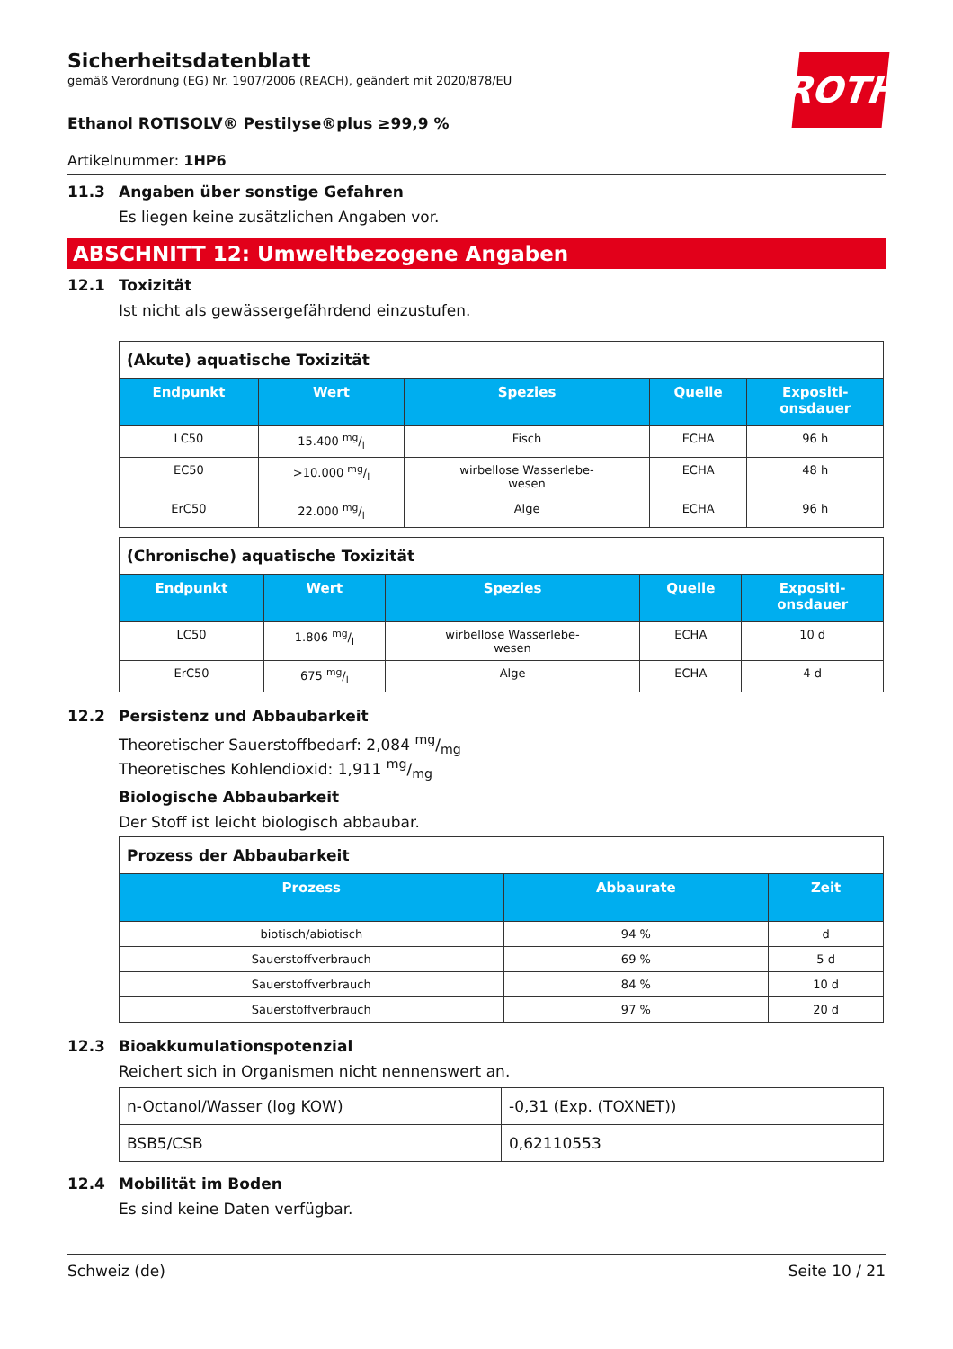ROTH
Sicherheitsdatenblatt
gemäß Verordnung (EG) Nr. 1907/2006 (REACH), geändert mit 2020/878/EU
Ethanol ROTISOLV® Pestilyse®plus ≥99,9 %
Artikelnummer: 1HP6
11.3 Angaben über sonstige Gefahren
Es liegen keine zusätzlichen Angaben vor.
ABSCHNITT 12: Umweltbezogene Angaben
12.1 Toxizität
Ist nicht als gewässergefährdend einzustufen.
| (Akute) aquatische Toxizität | | | | |
| Endpunkt | Wert | Spezies | Quelle | Expositi- onsdauer |
| LC50 | 15.400 mg/l | Fisch | ECHA | 96 h |
| EC50 | >10.000 mg/l | wirbellose Wasserlebe- wesen | ECHA | 48 h |
| ErC50 | 22.000 mg/l | Alge | ECHA | 96 h |
| (Chronische) aquatische Toxizität | | | | |
| Endpunkt | Wert | Spezies | Quelle | Expositi- onsdauer |
| LC50 | 1.806 mg/l | wirbellose Wasserlebe- wesen | ECHA | 10 d |
| ErC50 | 675 mg/l | Alge | ECHA | 4 d |
12.2 Persistenz und Abbaubarkeit
Theoretischer Sauerstoffbedarf: 2,084 mg/mg
Theoretisches Kohlendioxid: 1,911 mg/mg
Biologische Abbaubarkeit
Der Stoff ist leicht biologisch abbaubar.
| Prozess der Abbaubarkeit | | |
| Prozess | Abbaurate | Zeit |
| biotisch/abiotisch | 94 % | d |
| Sauerstoffverbrauch | 69 % | 5 d |
| Sauerstoffverbrauch | 84 % | 10 d |
| Sauerstoffverbrauch | 97 % | 20 d |
12.3 Bioakkumulationspotenzial
Reichert sich in Organismen nicht nennenswert an.
| n-Octanol/Wasser (log KOW) | -0,31 (Exp. (TOXNET)) |
| BSB5/CSB | 0,62110553 |
12.4 Mobilität im Boden
Es sind keine Daten verfügbar.
Schweiz (de) Seite 10 / 21